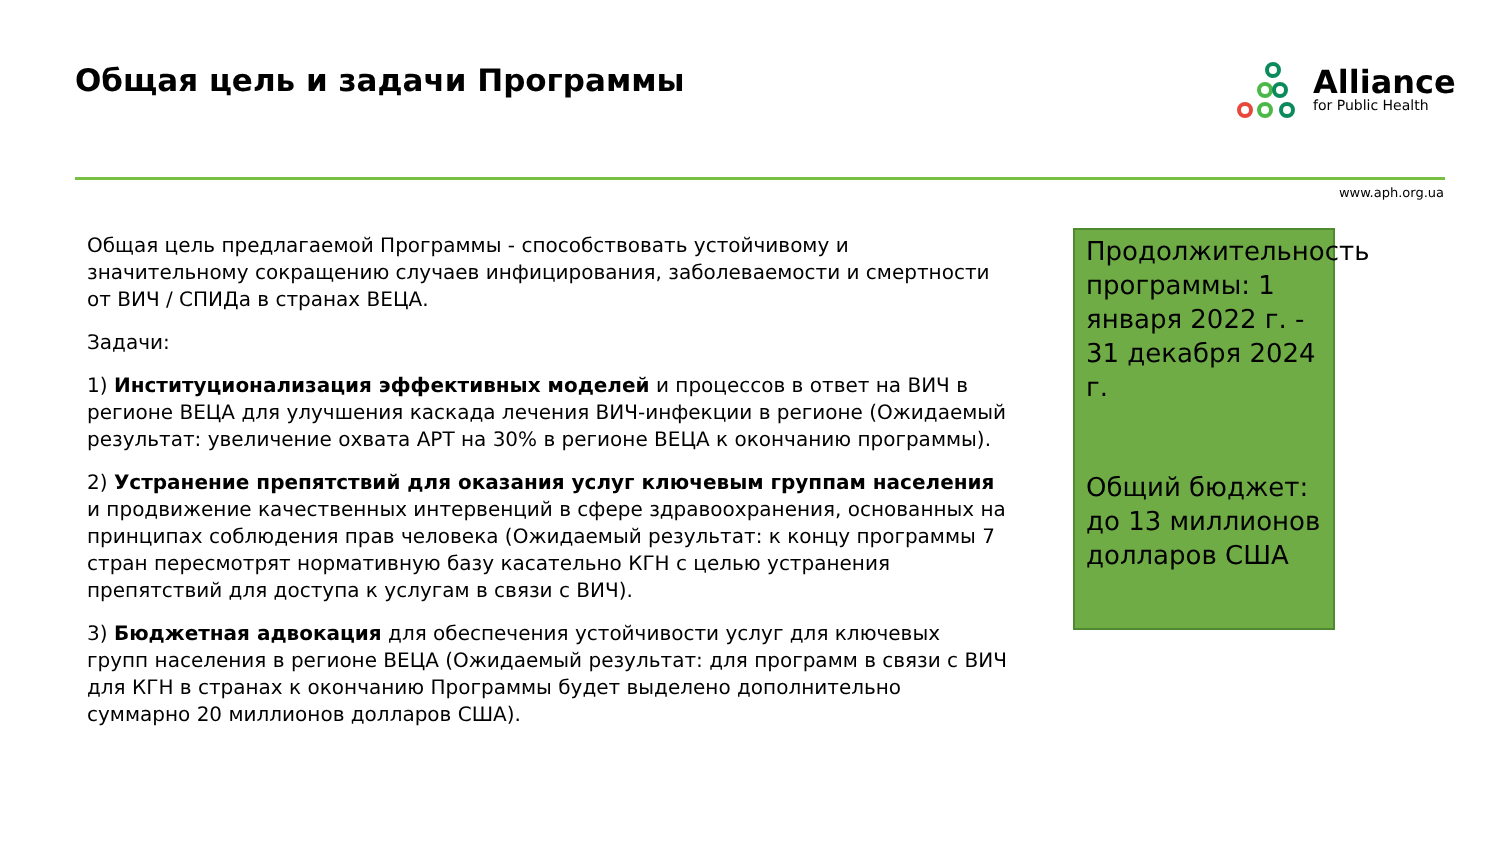Общая цель и задачи Программы
Alliance
for Public Health
www.aph.org.ua
Общая цель предлагаемой Программы - способствовать устойчивому и значительному сокращению случаев инфицирования, заболеваемости и смертности от ВИЧ / СПИДа в странах ВЕЦА.
Задачи:
1) Институционализация эффективных моделей и процессов в ответ на ВИЧ в регионе ВЕЦА для улучшения каскада лечения ВИЧ-инфекции в регионе (Ожидаемый результат: увеличение охвата АРТ на 30% в регионе ВЕЦА к окончанию программы).
2) Устранение препятствий для оказания услуг ключевым группам населения и продвижение качественных интервенций в сфере здравоохранения, основанных на принципах соблюдения прав человека (Ожидаемый результат: к концу программы 7 стран пересмотрят нормативную базу касательно КГН с целью устранения препятствий для доступа к услугам в связи с ВИЧ).
3) Бюджетная адвокация для обеспечения устойчивости услуг для ключевых групп населения в регионе ВЕЦА (Ожидаемый результат: для программ в связи с ВИЧ для КГН в странах к окончанию Программы будет выделено дополнительно суммарно 20 миллионов долларов США).
Продолжительность программы: 1 января 2022 г. - 31 декабря 2024 г.
Общий бюджет: до 13 миллионов долларов США